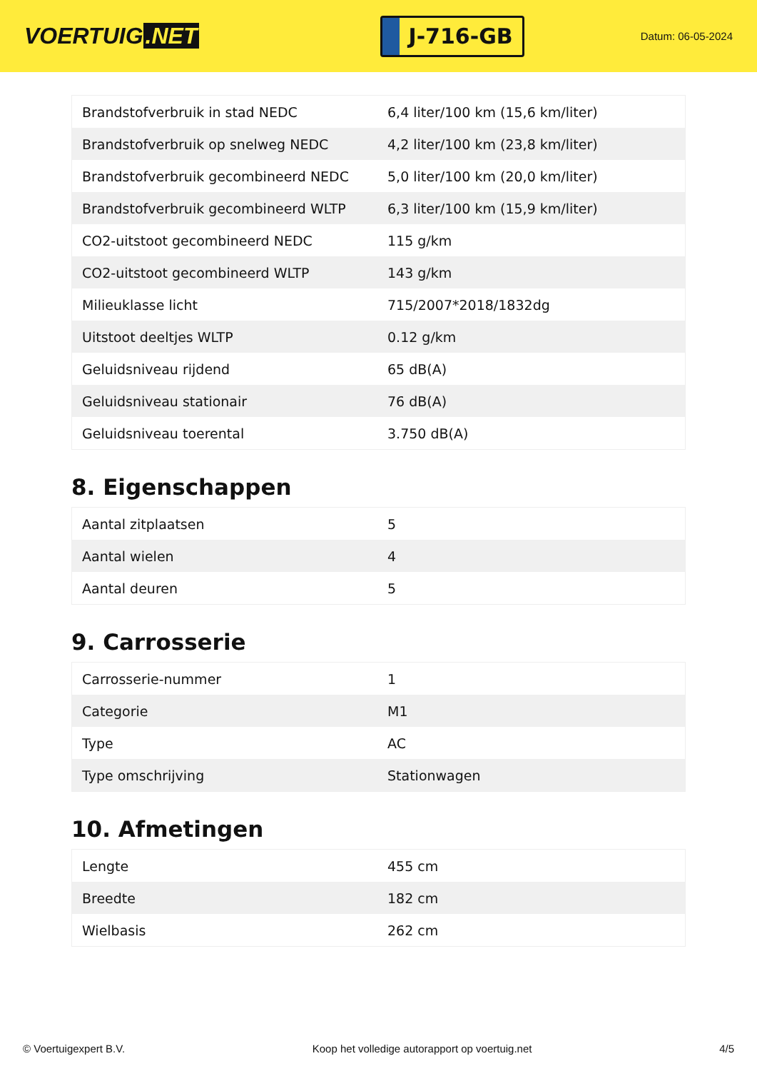VOERTUIG.NET
J-716-GB
Datum: 06-05-2024
| Brandstofverbruik in stad NEDC | 6,4 liter/100 km (15,6 km/liter) |
| Brandstofverbruik op snelweg NEDC | 4,2 liter/100 km (23,8 km/liter) |
| Brandstofverbruik gecombineerd NEDC | 5,0 liter/100 km (20,0 km/liter) |
| Brandstofverbruik gecombineerd WLTP | 6,3 liter/100 km (15,9 km/liter) |
| CO2-uitstoot gecombineerd NEDC | 115 g/km |
| CO2-uitstoot gecombineerd WLTP | 143 g/km |
| Milieuklasse licht | 715/2007*2018/1832dg |
| Uitstoot deeltjes WLTP | 0.12 g/km |
| Geluidsniveau rijdend | 65 dB(A) |
| Geluidsniveau stationair | 76 dB(A) |
| Geluidsniveau toerental | 3.750 dB(A) |
8. Eigenschappen
| Aantal zitplaatsen | 5 |
| Aantal wielen | 4 |
| Aantal deuren | 5 |
9. Carrosserie
| Carrosserie-nummer | 1 |
| Categorie | M1 |
| Type | AC |
| Type omschrijving | Stationwagen |
10. Afmetingen
| Lengte | 455 cm |
| Breedte | 182 cm |
| Wielbasis | 262 cm |
© Voertuigexpert B.V. Koop het volledige autorapport op voertuig.net 4/5